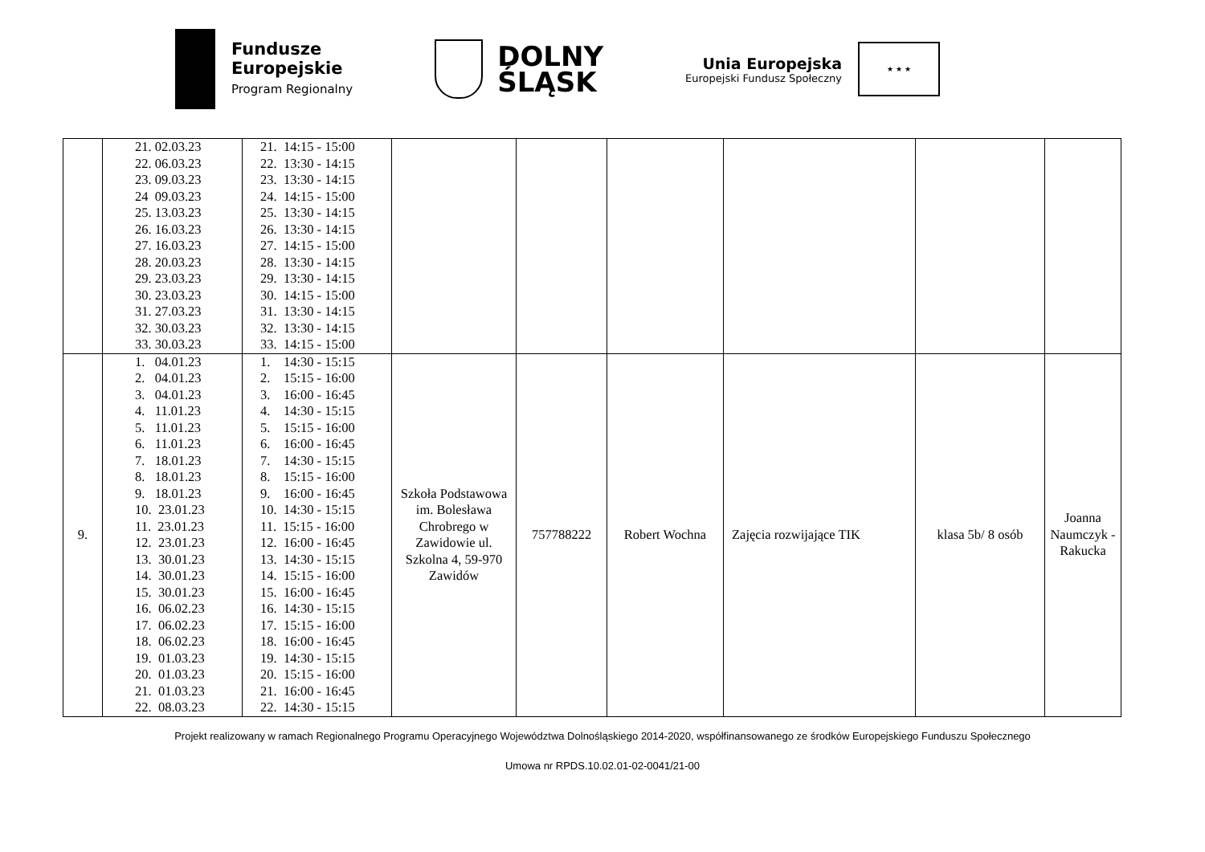Fundusze
Europejskie
Program Regionalny
DOLNY
ŚLĄSK
Unia Europejska
Europejski Fundusz Społeczny
★ ★ ★
| | 21. 02.03.23 22. 06.03.23 23. 09.03.23 24 09.03.23 25. 13.03.23 26. 16.03.23 27. 16.03.23 28. 20.03.23 29. 23.03.23 30. 23.03.23 31. 27.03.23 32. 30.03.23 33. 30.03.23 | 21. 14:15 - 15:00 22. 13:30 - 14:15 23. 13:30 - 14:15 24. 14:15 - 15:00 25. 13:30 - 14:15 26. 13:30 - 14:15 27. 14:15 - 15:00 28. 13:30 - 14:15 29. 13:30 - 14:15 30. 14:15 - 15:00 31. 13:30 - 14:15 32. 13:30 - 14:15 33. 14:15 - 15:00 | | | | | | |
| 9. | 1. 04.01.23 2. 04.01.23 3. 04.01.23 4. 11.01.23 5. 11.01.23 6. 11.01.23 7. 18.01.23 8. 18.01.23 9. 18.01.23 10. 23.01.23 11. 23.01.23 12. 23.01.23 13. 30.01.23 14. 30.01.23 15. 30.01.23 16. 06.02.23 17. 06.02.23 18. 06.02.23 19. 01.03.23 20. 01.03.23 21. 01.03.23 22. 08.03.23 | 1. 14:30 - 15:15 2. 15:15 - 16:00 3. 16:00 - 16:45 4. 14:30 - 15:15 5. 15:15 - 16:00 6. 16:00 - 16:45 7. 14:30 - 15:15 8. 15:15 - 16:00 9. 16:00 - 16:45 10. 14:30 - 15:15 11. 15:15 - 16:00 12. 16:00 - 16:45 13. 14:30 - 15:15 14. 15:15 - 16:00 15. 16:00 - 16:45 16. 14:30 - 15:15 17. 15:15 - 16:00 18. 16:00 - 16:45 19. 14:30 - 15:15 20. 15:15 - 16:00 21. 16:00 - 16:45 22. 14:30 - 15:15 | Szkoła Podstawowa im. Bolesława Chrobrego w Zawidowie ul. Szkolna 4, 59-970 Zawidów | 757788222 | Robert Wochna | Zajęcia rozwijające TIK | klasa 5b/ 8 osób | Joanna Naumczyk - Rakucka |
Projekt realizowany w ramach Regionalnego Programu Operacyjnego Województwa Dolnośląskiego 2014-2020, współfinansowanego ze środków Europejskiego Funduszu Społecznego
Umowa nr RPDS.10.02.01-02-0041/21-00